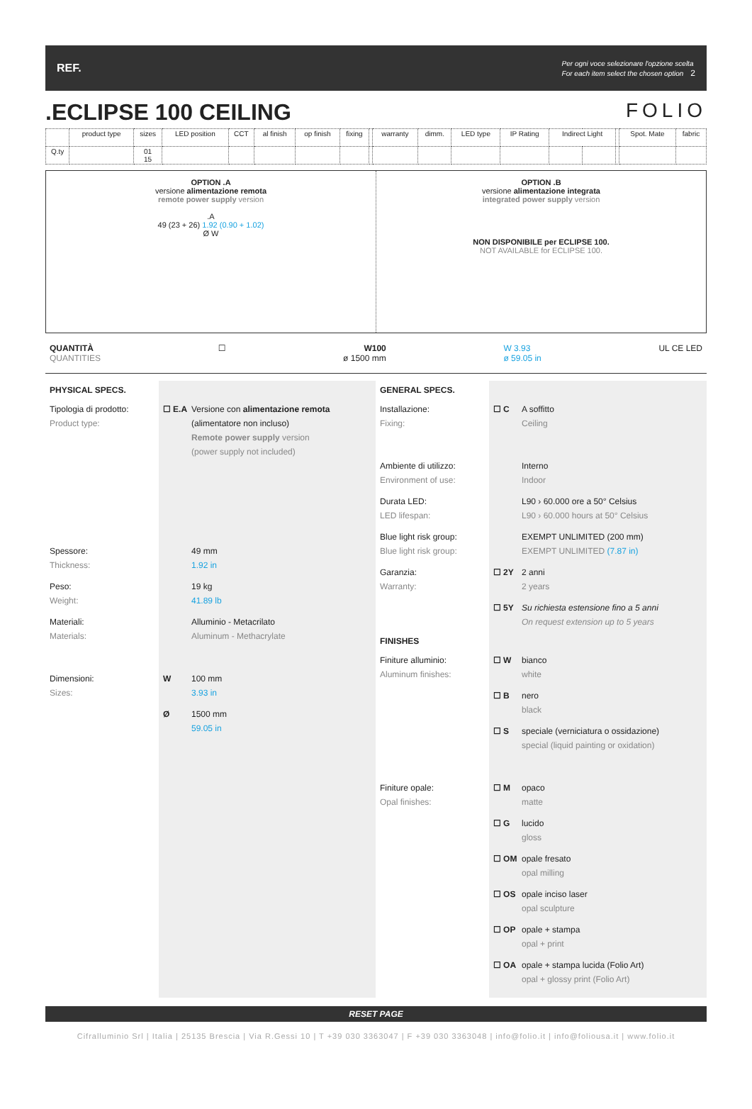REF. Per ogni voce selezionare l'opzione scelta
For each item select the chosen option 2
.ECLIPSE 100 CEILING FOLIO
| | product type | sizes | LED position | CCT | al finish | op finish | fixing | | warranty | dimm. | LED type | IP Rating | Indirect Light | | | Spot. Mate | fabric |
| Q.ty | | 01 15 | | | | | | | | | | | | | | | |
OPTION .A
versione alimentazione remota
remote power supply version
.A
49 (23 + 26) 1.92 (0.90 + 1.02)
Ø W
OPTION .B
versione alimentazione integrata
integrated power supply version
NON DISPONIBILE per ECLIPSE 100.
NOT AVAILABLE for ECLIPSE 100.
QUANTITÀ
QUANTITIES ☐ W100
ø 1500 mm W 3.93
ø 59.05 in UL CE LED
PHYSICAL SPECS.
Tipologia di prodotto:
Product type: ☐ E.A Versione con alimentazione remota
(alimentatore non incluso)
Remote power supply version
(power supply not included)
Spessore:
Thickness: 49 mm
1.92 in
Peso:
Weight: 19 kg
41.89 lb
Materiali:
Materials: Alluminio - Metacrilato
Aluminum - Methacrylate
Dimensioni:
Sizes: W 100 mm
3.93 in
Ø 1500 mm
59.05 in
GENERAL SPECS.
Installazione:
Fixing: ☐ C A soffitto
Ceiling
Ambiente di utilizzo:
Environment of use: Interno
Indoor
Durata LED:
LED lifespan: L90 › 60.000 ore a 50° Celsius
L90 › 60.000 hours at 50° Celsius
Blue light risk group:
Blue light risk group: EXEMPT UNLIMITED (200 mm)
EXEMPT UNLIMITED (7.87 in)
Garanzia:
Warranty: ☐ 2Y 2 anni
2 years
☐ 5Y Su richiesta estensione fino a 5 anni
On request extension up to 5 years
FINISHES
Finiture alluminio:
Aluminum finishes: ☐ W bianco
white
☐ B nero
black
☐ S speciale (verniciatura o ossidazione)
special (liquid painting or oxidation)
Finiture opale:
Opal finishes: ☐ M opaco
matte
☐ G lucido
gloss
☐ OM opale fresato
opal milling
☐ OS opale inciso laser
opal sculpture
☐ OP opale + stampa
opal + print
☐ OA opale + stampa lucida (Folio Art)
opal + glossy print (Folio Art)
RESET PAGE
Cifralluminio Srl | Italia | 25135 Brescia | Via R.Gessi 10 | T +39 030 3363047 | F +39 030 3363048 | info@folio.it | info@foliousa.it | www.folio.it